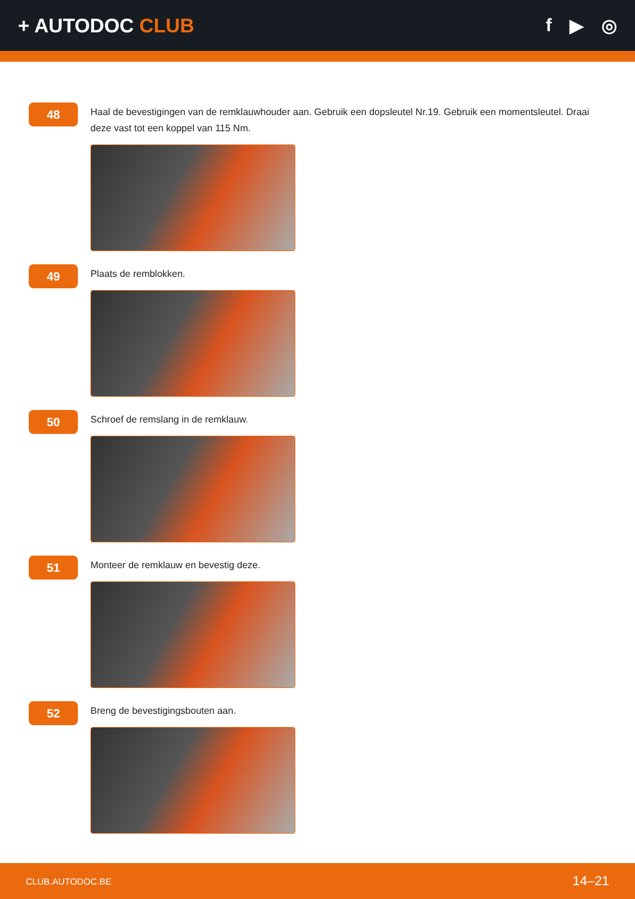+ AUTODOC CLUB f ▶ ◎
48
Haal de bevestigingen van de remklauwhouder aan. Gebruik een dopsleutel Nr.19. Gebruik een momentsleutel. Draai deze vast tot een koppel van 115 Nm.
49
Plaats de remblokken.
50
Schroef de remslang in de remklauw.
51
Monteer de remklauw en bevestig deze.
52
Breng de bevestigingsbouten aan.
CLUB.AUTODOC.BE 14–21